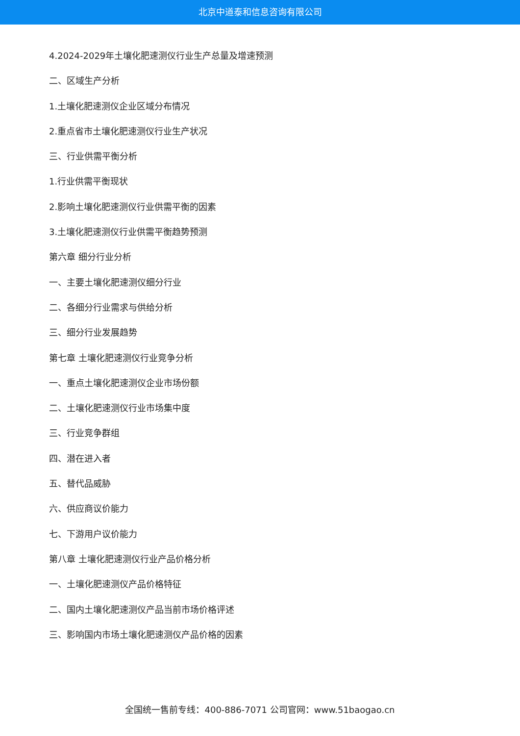北京中道泰和信息咨询有限公司
4.2024-2029年土壤化肥速测仪行业生产总量及增速预测
二、区域生产分析
1.土壤化肥速测仪企业区域分布情况
2.重点省市土壤化肥速测仪行业生产状况
三、行业供需平衡分析
1.行业供需平衡现状
2.影响土壤化肥速测仪行业供需平衡的因素
3.土壤化肥速测仪行业供需平衡趋势预测
第六章 细分行业分析
一、主要土壤化肥速测仪细分行业
二、各细分行业需求与供给分析
三、细分行业发展趋势
第七章 土壤化肥速测仪行业竞争分析
一、重点土壤化肥速测仪企业市场份额
二、土壤化肥速测仪行业市场集中度
三、行业竞争群组
四、潜在进入者
五、替代品威胁
六、供应商议价能力
七、下游用户议价能力
第八章 土壤化肥速测仪行业产品价格分析
一、土壤化肥速测仪产品价格特征
二、国内土壤化肥速测仪产品当前市场价格评述
三、影响国内市场土壤化肥速测仪产品价格的因素
全国统一售前专线：400-886-7071 公司官网：www.51baogao.cn